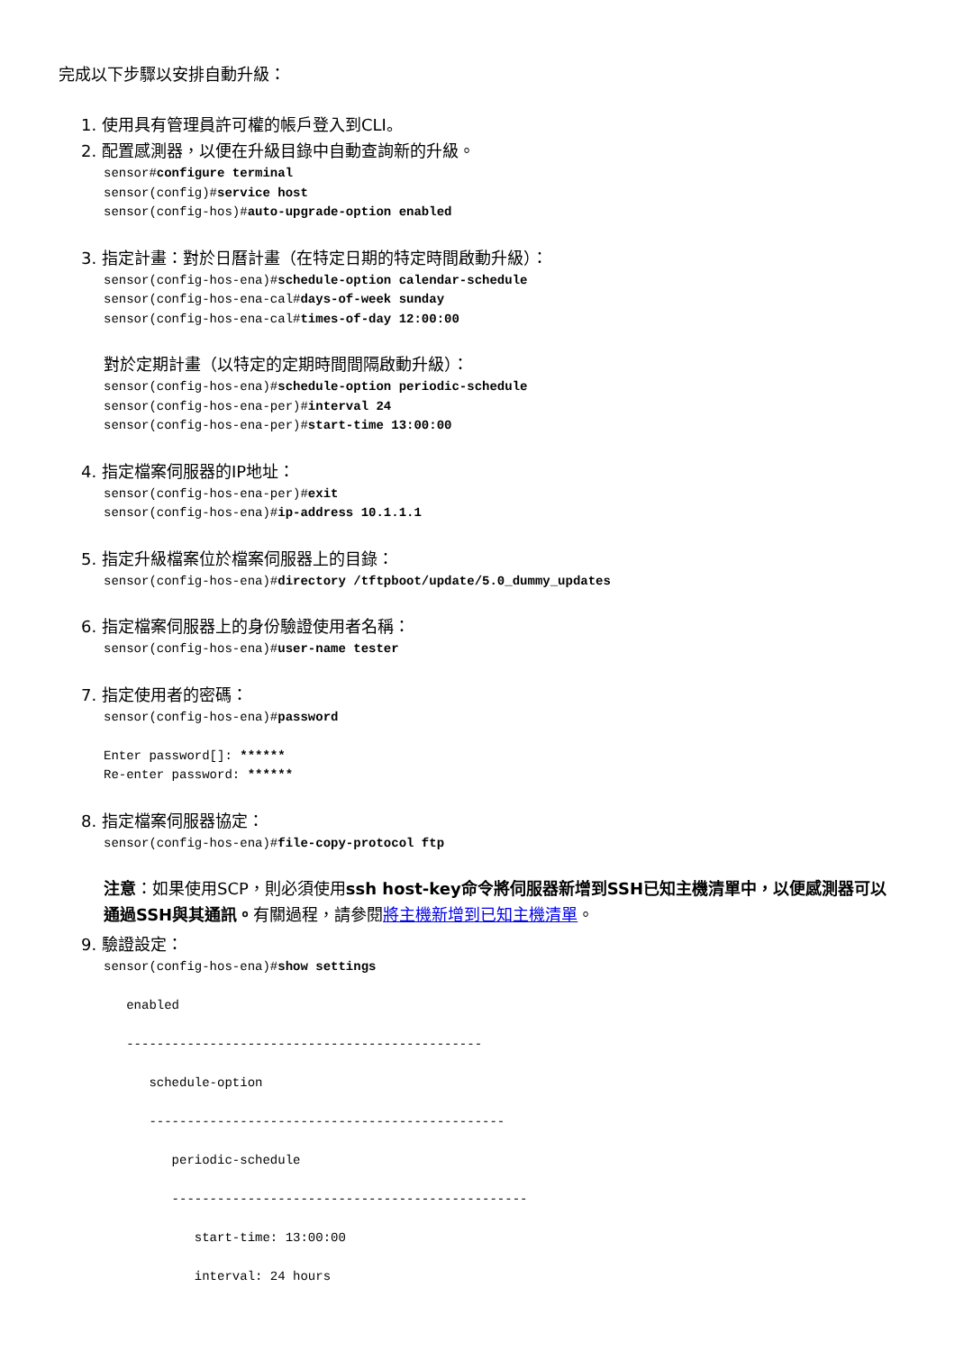完成以下步驟以安排自動升級：
1. 使用具有管理員許可權的帳戶登入到CLI。
2. 配置感測器，以便在升級目錄中自動查詢新的升級。
sensor#configure terminal
sensor(config)#service host
sensor(config-hos)#auto-upgrade-option enabled
3. 指定計畫：對於日曆計畫（在特定日期的特定時間啟動升級）：
sensor(config-hos-ena)#schedule-option calendar-schedule
sensor(config-hos-ena-cal#days-of-week sunday
sensor(config-hos-ena-cal#times-of-day 12:00:00
對於定期計畫（以特定的定期時間間隔啟動升級）：
sensor(config-hos-ena)#schedule-option periodic-schedule
sensor(config-hos-ena-per)#interval 24
sensor(config-hos-ena-per)#start-time 13:00:00
4. 指定檔案伺服器的IP地址：
sensor(config-hos-ena-per)#exit
sensor(config-hos-ena)#ip-address 10.1.1.1
5. 指定升級檔案位於檔案伺服器上的目錄：
sensor(config-hos-ena)#directory /tftpboot/update/5.0_dummy_updates
6. 指定檔案伺服器上的身份驗證使用者名稱：
sensor(config-hos-ena)#user-name tester
7. 指定使用者的密碼：
sensor(config-hos-ena)#password

Enter password[]: ******
Re-enter password: ******
8. 指定檔案伺服器協定：
sensor(config-hos-ena)#file-copy-protocol ftp
注意：如果使用SCP，則必須使用ssh host-key命令將伺服器新增到SSH已知主機清單中，以便感測器可以通過SSH與其通訊。有關過程，請參閱將主機新增到已知主機清單。
9. 驗證設定：
sensor(config-hos-ena)#show settings

   enabled

   -----------------------------------------------

      schedule-option

      -----------------------------------------------

         periodic-schedule

         -----------------------------------------------

            start-time: 13:00:00

            interval: 24 hours